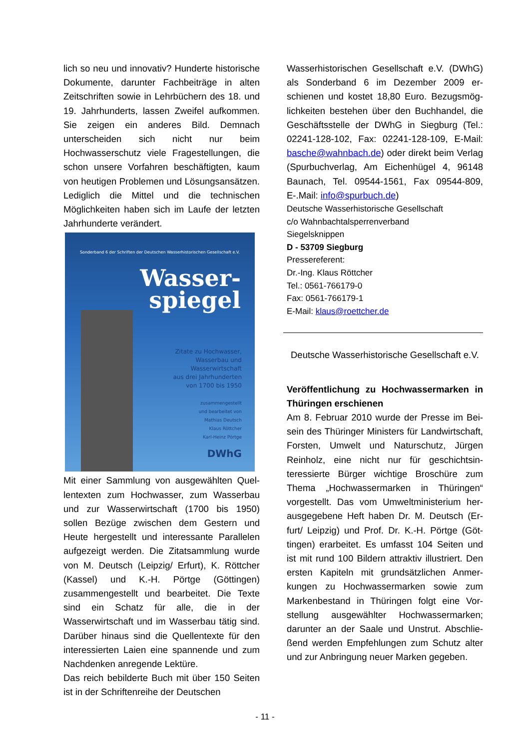lich so neu und innovativ? Hunderte histori­sche Dokumente, darunter Fachbeiträge in alten Zeitschriften sowie in Lehrbüchern des 18. und 19. Jahrhunderts, lassen Zweifel aufkommen. Sie zeigen ein anderes Bild. Demnach unterscheiden sich nicht nur beim Hochwasserschutz viele Fragestellungen, die schon unsere Vorfahren beschäftigten, kaum von heutigen Problemen und Lö­sungsansätzen. Lediglich die Mittel und die technischen Möglichkeiten haben sich im Laufe der letzten Jahrhunderte verändert.
Sonderband 6 der Schriften der Deutschen Wasserhistorischen Gesellschaft e.V.
Wasser-
spiegel
Zitate zu Hochwasser,
Wasserbau und
Wasserwirtschaft
aus drei Jahrhunderten
von 1700 bis 1950
zusammengestellt
und bearbeitet von
Mathias Deutsch
Klaus Röttcher
Karl-Heinz Pörtge
DWhG
Mit einer Sammlung von ausgewählten Quel­lentexten zum Hochwasser, zum Wasserbau und zur Wasserwirtschaft (1700 bis 1950) sollen Bezüge zwischen dem Gestern und Heute hergestellt und interessante Parallelen aufgezeigt werden. Die Zitatsammlung wur­de von M. Deutsch (Leipzig/ Erfurt), K. Röttcher (Kassel) und K.-H. Pörtge (Göttin­gen) zusammengestellt und bearbeitet. Die Texte sind ein Schatz für alle, die in der Wasserwirtschaft und im Wasserbau tätig sind. Darüber hinaus sind die Quellentexte für den interessierten Laien eine spannende und zum Nachdenken anregende Lektüre.
Das reich bebilderte Buch mit über 150 Sei­ten ist in der Schriftenreihe der Deutschen
Wasserhistorischen Gesellschaft e.V. (DWhG) als Sonderband 6 im Dezember 2009 er­schienen und kostet 18,80 Euro. Bezugsmög­lichkeiten bestehen über den Buchhandel, die Geschäftsstelle der DWhG in Siegburg (Tel.: 02241-128-102, Fax: 02241-128-109, E-Mail: basche@wahnbach.de) oder direkt beim Ver­lag (Spurbuchverlag, Am Eichenhügel 4, 96148 Baunach, Tel. 09544-1561, Fax 09544-809, E-.Mail: info@spurbuch.de)
Deutsche Wasserhistorische Gesellschaft
c/o Wahnbachtalsperrenverband
Siegelsknippen
D - 53709 Siegburg
Pressereferent:
Dr.-Ing. Klaus Röttcher
Tel.: 0561-766179-0
Fax: 0561-766179-1
E-Mail: klaus@roettcher.de
Deutsche Wasserhistorische Gesellschaft e.V.
Veröffentlichung zu Hochwassermarken in Thüringen erschienen
Am 8. Februar 2010 wurde der Presse im Bei­sein des Thüringer Ministers für Landwirt­schaft, Forsten, Umwelt und Naturschutz, Jür­gen Reinholz, eine nicht nur für geschichtsin­teressierte Bürger wichtige Broschüre zum Thema „Hochwassermarken in Thüringen“ vorgestellt. Das vom Umweltministerium her­ausgegebene Heft haben Dr. M. Deutsch (Er­furt/ Leipzig) und Prof. Dr. K.-H. Pörtge (Göt­tingen) erarbeitet. Es umfasst 104 Seiten und ist mit rund 100 Bildern attraktiv illustriert. Den ersten Kapiteln mit grundsätzlichen Anmer­kungen zu Hochwassermarken sowie zum Markenbestand in Thüringen folgt eine Vor­stellung ausgewählter Hochwassermarken; darunter an der Saale und Unstrut. Abschlie­ßend werden Empfehlungen zum Schutz alter und zur Anbringung neuer Marken gegeben.
- 11 -